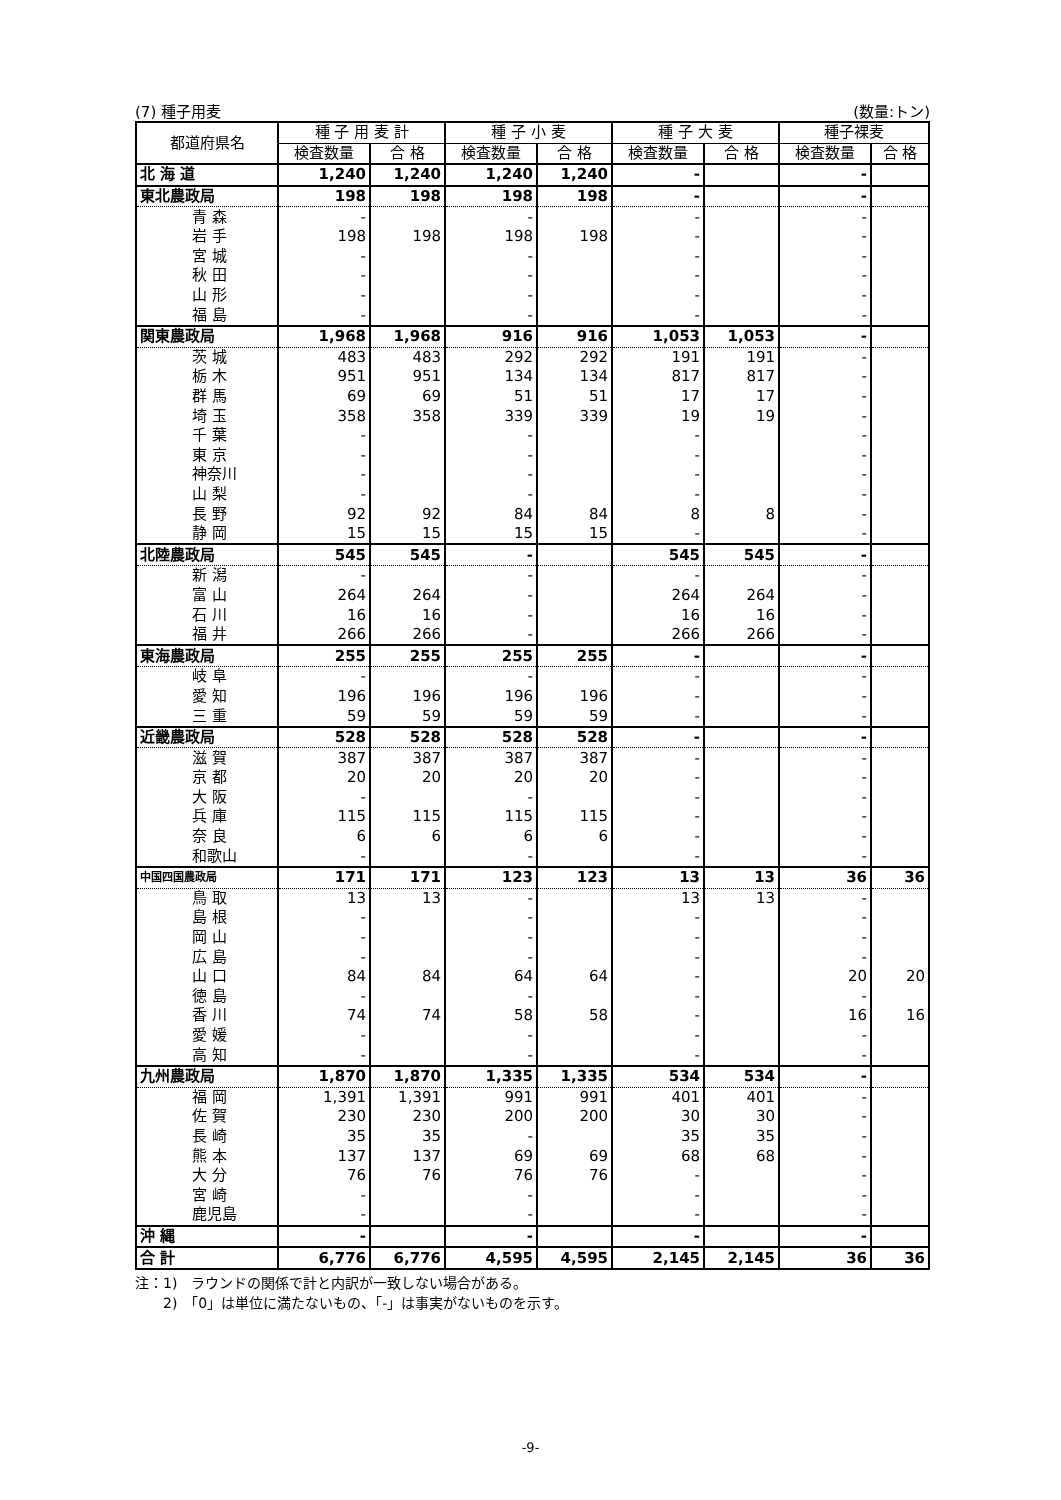(7) 種子用麦 (数量:トン)
| 都道府県名 | 種 子 用 麦 計 | | 種 子 小 麦 | | 種 子 大 麦 | | 種子裸麦 | |
| --- | --- | --- | --- | --- | --- | --- | --- | --- |
| | 検査数量 | 合 格 | 検査数量 | 合 格 | 検査数量 | 合 格 | 検査数量 | 合 格 |
| 北 海 道 | 1,240 | 1,240 | 1,240 | 1,240 | - | | - | |
| 東北農政局 | 198 | 198 | 198 | 198 | - | | - | |
| 青 森 | - | | - | | - | | - | |
| 岩 手 | 198 | 198 | 198 | 198 | - | | - | |
| 宮 城 | - | | - | | - | | - | |
| 秋 田 | - | | - | | - | | - | |
| 山 形 | - | | - | | - | | - | |
| 福 島 | - | | - | | - | | - | |
| 関東農政局 | 1,968 | 1,968 | 916 | 916 | 1,053 | 1,053 | - | |
| 茨 城 | 483 | 483 | 292 | 292 | 191 | 191 | - | |
| 栃 木 | 951 | 951 | 134 | 134 | 817 | 817 | - | |
| 群 馬 | 69 | 69 | 51 | 51 | 17 | 17 | - | |
| 埼 玉 | 358 | 358 | 339 | 339 | 19 | 19 | - | |
| 千 葉 | - | | - | | - | | - | |
| 東 京 | - | | - | | - | | - | |
| 神奈川 | - | | - | | - | | - | |
| 山 梨 | - | | - | | - | | - | |
| 長 野 | 92 | 92 | 84 | 84 | 8 | 8 | - | |
| 静 岡 | 15 | 15 | 15 | 15 | - | | - | |
| 北陸農政局 | 545 | 545 | - | | 545 | 545 | - | |
| 新 潟 | - | | - | | - | | - | |
| 富 山 | 264 | 264 | - | | 264 | 264 | - | |
| 石 川 | 16 | 16 | - | | 16 | 16 | - | |
| 福 井 | 266 | 266 | - | | 266 | 266 | - | |
| 東海農政局 | 255 | 255 | 255 | 255 | - | | - | |
| 岐 阜 | - | | - | | - | | - | |
| 愛 知 | 196 | 196 | 196 | 196 | - | | - | |
| 三 重 | 59 | 59 | 59 | 59 | - | | - | |
| 近畿農政局 | 528 | 528 | 528 | 528 | - | | - | |
| 滋 賀 | 387 | 387 | 387 | 387 | - | | - | |
| 京 都 | 20 | 20 | 20 | 20 | - | | - | |
| 大 阪 | - | | - | | - | | - | |
| 兵 庫 | 115 | 115 | 115 | 115 | - | | - | |
| 奈 良 | 6 | 6 | 6 | 6 | - | | - | |
| 和歌山 | - | | - | | - | | - | |
| 中国四国農政局 | 171 | 171 | 123 | 123 | 13 | 13 | 36 | 36 |
| 鳥 取 | 13 | 13 | - | | 13 | 13 | - | |
| 島 根 | - | | - | | - | | - | |
| 岡 山 | - | | - | | - | | - | |
| 広 島 | - | | - | | - | | - | |
| 山 口 | 84 | 84 | 64 | 64 | - | | 20 | 20 |
| 徳 島 | - | | - | | - | | - | |
| 香 川 | 74 | 74 | 58 | 58 | - | | 16 | 16 |
| 愛 媛 | - | | - | | - | | - | |
| 高 知 | - | | - | | - | | - | |
| 九州農政局 | 1,870 | 1,870 | 1,335 | 1,335 | 534 | 534 | - | |
| 福 岡 | 1,391 | 1,391 | 991 | 991 | 401 | 401 | - | |
| 佐 賀 | 230 | 230 | 200 | 200 | 30 | 30 | - | |
| 長 崎 | 35 | 35 | - | | 35 | 35 | - | |
| 熊 本 | 137 | 137 | 69 | 69 | 68 | 68 | - | |
| 大 分 | 76 | 76 | 76 | 76 | - | | - | |
| 宮 崎 | - | | - | | - | | - | |
| 鹿児島 | - | | - | | - | | - | |
| 沖 縄 | - | | - | | - | | - | |
| 合 計 | 6,776 | 6,776 | 4,595 | 4,595 | 2,145 | 2,145 | 36 | 36 |
注：1)　ラウンドの関係で計と内訳が一致しない場合がある。
　　2)　「0」は単位に満たないもの、「-」は事実がないものを示す。
-9-